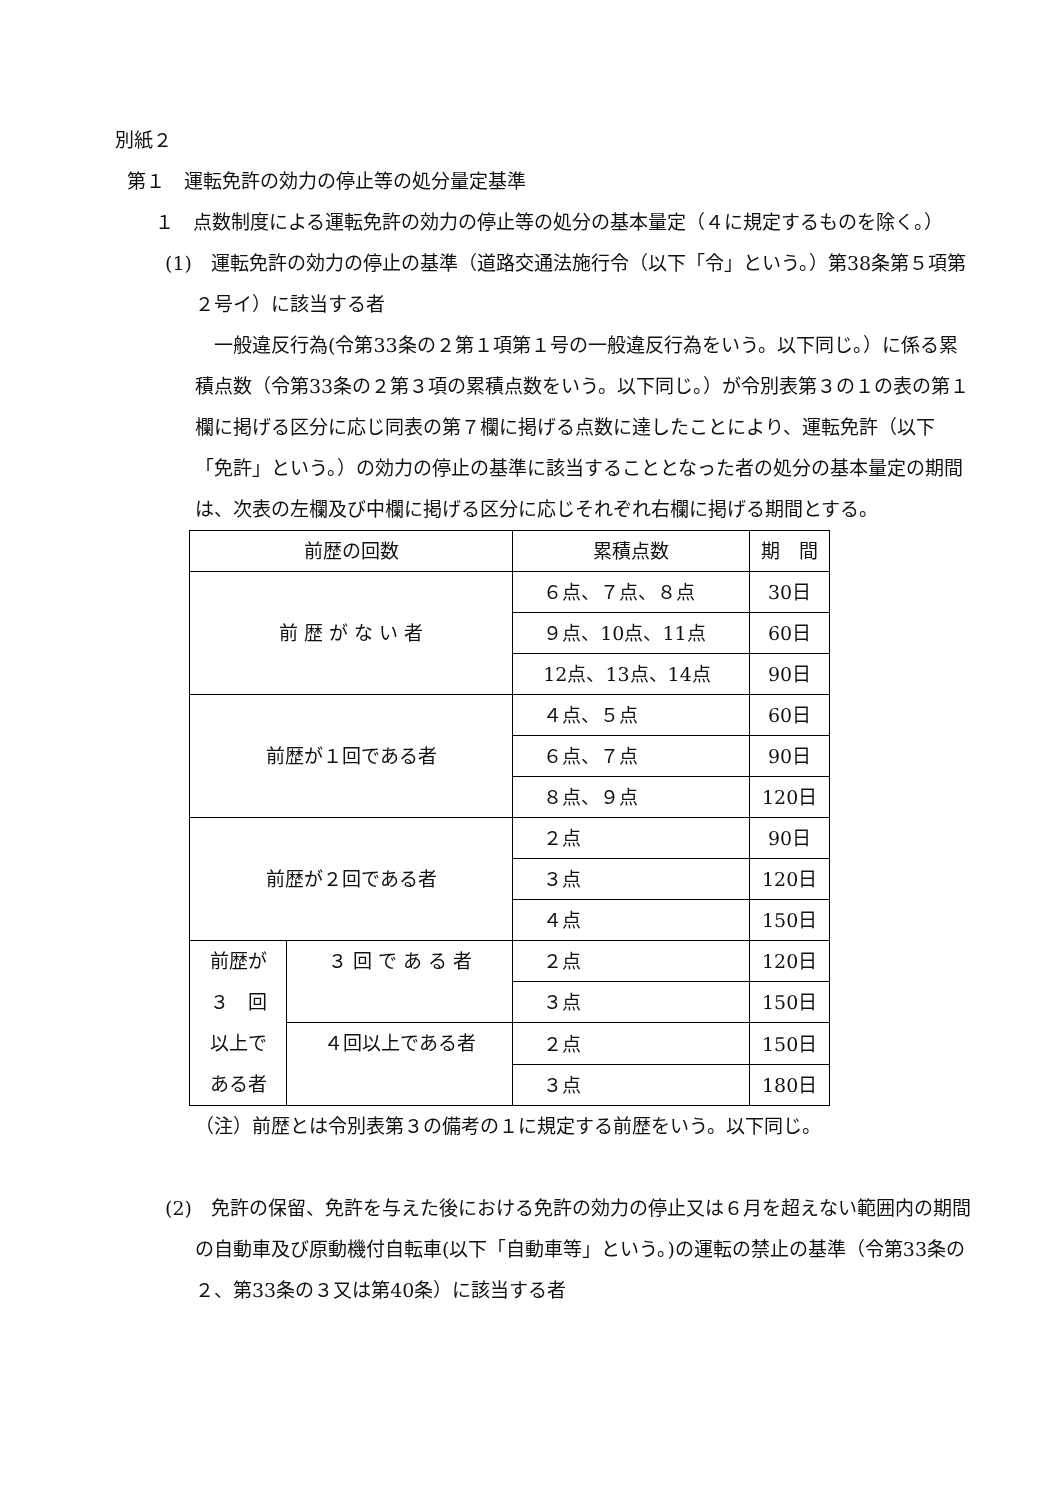別紙２
第１　運転免許の効力の停止等の処分量定基準
１　点数制度による運転免許の効力の停止等の処分の基本量定（４に規定するものを除く。）
(1)　運転免許の効力の停止の基準（道路交通法施行令（以下「令」という。）第38条第５項第２号イ）に該当する者
一般違反行為(令第33条の２第１項第１号の一般違反行為をいう。以下同じ。）に係る累積点数（令第33条の２第３項の累積点数をいう。以下同じ。）が令別表第３の１の表の第１欄に掲げる区分に応じ同表の第７欄に掲げる点数に達したことにより、運転免許（以下「免許」という。）の効力の停止の基準に該当することとなった者の処分の基本量定の期間は、次表の左欄及び中欄に掲げる区分に応じそれぞれ右欄に掲げる期間とする。
| 前歴の回数 | | 累積点数 | 期 間 |
| --- | --- | --- | --- |
| 前 歴 が な い 者 | | ６点、７点、８点 | 30日 |
| | | ９点、10点、11点 | 60日 |
| | | 12点、13点、14点 | 90日 |
| 前歴が１回である者 | | ４点、５点 | 60日 |
| | | ６点、７点 | 90日 |
| | | ８点、９点 | 120日 |
| 前歴が２回である者 | | ２点 | 90日 |
| | | ３点 | 120日 |
| | | ４点 | 150日 |
| 前歴が ３ 回 以上で ある者 | ３ 回 で あ る 者 | ２点 | 120日 |
| | | ３点 | 150日 |
| | ４回以上である者 | ２点 | 150日 |
| | | ３点 | 180日 |
（注）前歴とは令別表第３の備考の１に規定する前歴をいう。以下同じ。
(2)　免許の保留、免許を与えた後における免許の効力の停止又は６月を超えない範囲内の期間の自動車及び原動機付自転車(以下「自動車等」という。)の運転の禁止の基準（令第33条の２、第33条の３又は第40条）に該当する者